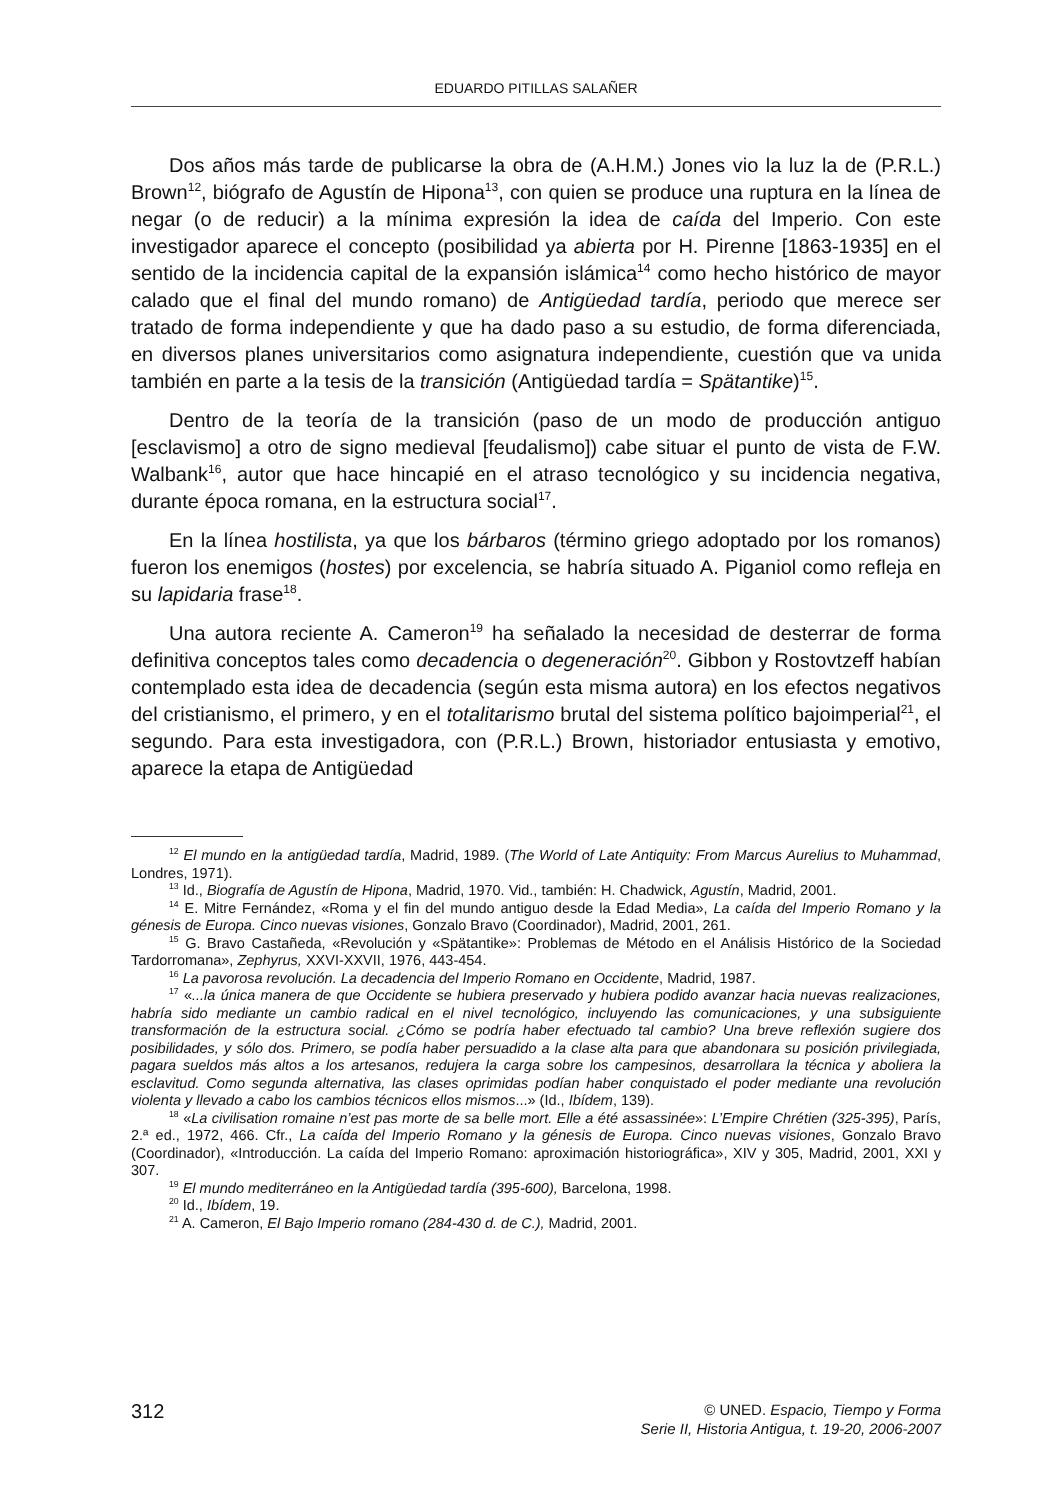EDUARDO PITILLAS SALAÑER
Dos años más tarde de publicarse la obra de (A.H.M.) Jones vio la luz la de (P.R.L.) Brown<sup>12</sup>, biógrafo de Agustín de Hipona<sup>13</sup>, con quien se produce una ruptura en la línea de negar (o de reducir) a la mínima expresión la idea de caída del Imperio. Con este investigador aparece el concepto (posibilidad ya abierta por H. Pirenne [1863-1935] en el sentido de la incidencia capital de la expansión islámica<sup>14</sup> como hecho histórico de mayor calado que el final del mundo romano) de Antigüedad tardía, periodo que merece ser tratado de forma independiente y que ha dado paso a su estudio, de forma diferenciada, en diversos planes universitarios como asignatura independiente, cuestión que va unida también en parte a la tesis de la transición (Antigüedad tardía = Spätantike)<sup>15</sup>.
Dentro de la teoría de la transición (paso de un modo de producción antiguo [esclavismo] a otro de signo medieval [feudalismo]) cabe situar el punto de vista de F.W. Walbank<sup>16</sup>, autor que hace hincapié en el atraso tecnológico y su incidencia negativa, durante época romana, en la estructura social<sup>17</sup>.
En la línea hostilista, ya que los bárbaros (término griego adoptado por los romanos) fueron los enemigos (hostes) por excelencia, se habría situado A. Piganiol como refleja en su lapidaria frase<sup>18</sup>.
Una autora reciente A. Cameron<sup>19</sup> ha señalado la necesidad de desterrar de forma definitiva conceptos tales como decadencia o degeneración<sup>20</sup>. Gibbon y Rostovtzeff habían contemplado esta idea de decadencia (según esta misma autora) en los efectos negativos del cristianismo, el primero, y en el totalitarismo brutal del sistema político bajoimperial<sup>21</sup>, el segundo. Para esta investigadora, con (P.R.L.) Brown, historiador entusiasta y emotivo, aparece la etapa de Antigüedad
<sup>12</sup> El mundo en la antigüedad tardía, Madrid, 1989. (The World of Late Antiquity: From Marcus Aurelius to Muhammad, Londres, 1971).
<sup>13</sup> Id., Biografía de Agustín de Hipona, Madrid, 1970. Vid., también: H. Chadwick, Agustín, Madrid, 2001.
<sup>14</sup> E. Mitre Fernández, «Roma y el fin del mundo antiguo desde la Edad Media», La caída del Imperio Romano y la génesis de Europa. Cinco nuevas visiones, Gonzalo Bravo (Coordinador), Madrid, 2001, 261.
<sup>15</sup> G. Bravo Castañeda, «Revolución y «Spätantike»: Problemas de Método en el Análisis Histórico de la Sociedad Tardorromana», Zephyrus, XXVI-XXVII, 1976, 443-454.
<sup>16</sup> La pavorosa revolución. La decadencia del Imperio Romano en Occidente, Madrid, 1987.
<sup>17</sup> «...la única manera de que Occidente se hubiera preservado y hubiera podido avanzar hacia nuevas realizaciones, habría sido mediante un cambio radical en el nivel tecnológico, incluyendo las comunicaciones, y una subsiguiente transformación de la estructura social. ¿Cómo se podría haber efectuado tal cambio? Una breve reflexión sugiere dos posibilidades, y sólo dos. Primero, se podía haber persuadido a la clase alta para que abandonara su posición privilegiada, pagara sueldos más altos a los artesanos, redujera la carga sobre los campesinos, desarrollara la técnica y aboliera la esclavitud. Como segunda alternativa, las clases oprimidas podían haber conquistado el poder mediante una revolución violenta y llevado a cabo los cambios técnicos ellos mismos...» (Id., Ibídem, 139).
<sup>18</sup> «La civilisation romaine n’est pas morte de sa belle mort. Elle a été assassinée»: L’Empire Chrétien (325-395), París, 2.ª ed., 1972, 466. Cfr., La caída del Imperio Romano y la génesis de Europa. Cinco nuevas visiones, Gonzalo Bravo (Coordinador), «Introducción. La caída del Imperio Romano: aproximación historiográfica», XIV y 305, Madrid, 2001, XXI y 307.
<sup>19</sup> El mundo mediterráneo en la Antigüedad tardía (395-600), Barcelona, 1998.
<sup>20</sup> Id., Ibídem, 19.
<sup>21</sup> A. Cameron, El Bajo Imperio romano (284-430 d. de C.), Madrid, 2001.
312
© UNED. Espacio, Tiempo y Forma
Serie II, Historia Antigua, t. 19-20, 2006-2007